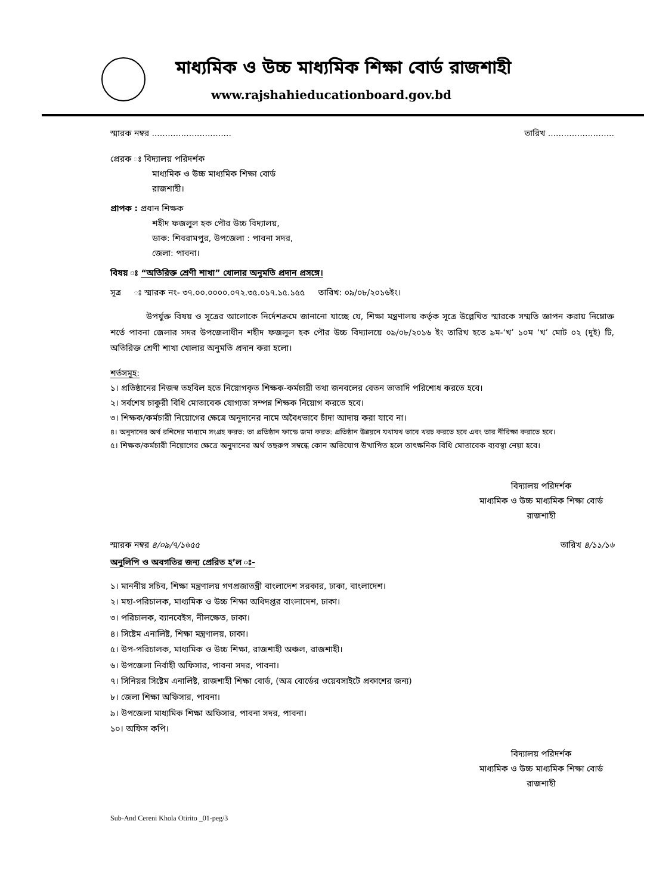মাধ্যমিক ও উচ্চ মাধ্যমিক শিক্ষা বোর্ড রাজশাহী
www.rajshahieducationboard.gov.bd
স্মারক নম্বর .............................. তারিখ .........................
প্রেরক ঃ বিদ্যালয় পরিদর্শক
মাধ্যমিক ও উচ্চ মাধ্যমিক শিক্ষা বোর্ড
রাজশাহী।
প্রাপক : প্রধান শিক্ষক
শহীদ ফজলুল হক পৌর উচ্চ বিদ্যালয়,
ডাক: শিবরামপুর, উপজেলা : পাবনা সদর,
জেলা: পাবনা।
বিষয় ঃ “অতিরিক্ত শ্রেণী শাখা” খোলার অনুমতি প্রদান প্রসঙ্গে।
সূত্র ঃ স্মারক নং- ৩৭.০০.০০০০.০৭২.৩৫.০১৭.১৫.১৫৫ তারিখ: ০৯/০৮/২০১৬ইং।
উপর্যুক্ত বিষয় ও সূত্রের আলোকে নির্দেশক্রমে জানানো যাচ্ছে যে, শিক্ষা মন্ত্রণালয় কর্তৃক সূত্রে উল্লেখিত স্মারকে সম্মতি জ্ঞাপন করায় নিম্নোক্ত শর্তে পাবনা জেলার সদর উপজেলাধীন শহীদ ফজলুল হক পৌর উচ্চ বিদ্যালয়ে ০৯/০৮/২০১৬ ইং তারিখ হতে ৯ম-‘খ’ ১০ম ‘খ’ মোট ০২ (দুই) টি, অতিরিক্ত শ্রেণী শাখা খোলার অনুমতি প্রদান করা হলো।
শর্তসমূহ:
১। প্রতিষ্ঠানের নিজস্ব তহবিল হতে নিয়োগকৃত শিক্ষক-কর্মচারী তথা জনবলের বেতন ভাতাদি পরিশোধ করতে হবে।
২। সর্বশেষ চাকুরী বিধি মোতাবেক যোগ্যতা সম্পন্ন শিক্ষক নিয়োগ করতে হবে।
৩। শিক্ষক/কর্মচারী নিয়োগের ক্ষেত্রে অনুদানের নামে অবৈধভাবে চাঁদা আদায় করা যাবে না।
৪। অনুদানের অর্থ রশিদের মাধ্যমে সংগ্রহ করত: তা প্রতিষ্ঠান ফান্ডে জমা করত: প্রতিষ্ঠান উন্নয়নে যথাযথ ভাবে খরচ করতে হবে এবং তার নীরিক্ষা করাতে হবে।
৫। শিক্ষক/কর্মচারী নিয়োগের ক্ষেত্রে অনুদানের অর্থ তছরুপ সম্বন্ধে কোন অভিযোগ উত্থাপিত হলে তাৎক্ষনিক বিধি মোতাবেক ব্যবস্থা নেয়া হবে।
বিদ্যালয় পরিদর্শক
মাধ্যমিক ও উচ্চ মাধ্যমিক শিক্ষা বোর্ড
রাজশাহী
স্মারক নম্বর ৪/০৯/৭/১৬৫৫ তারিখ ৪/১১/১৬
অনুলিপি ও অবগতির জন্য প্রেরিত হ’ল ঃ-
১। মাননীয় সচিব, শিক্ষা মন্ত্রণালয় গণপ্রজাতন্ত্রী বাংলাদেশ সরকার, ঢাকা, বাংলাদেশ।
২। মহা-পরিচালক, মাধ্যমিক ও উচ্চ শিক্ষা অধিদপ্তর বাংলাদেশ, ঢাকা।
৩। পরিচালক, ব্যানবেইস, নীলক্ষেত, ঢাকা।
৪। সিষ্টেম এনালিষ্ট, শিক্ষা মন্ত্রণালয়, ঢাকা।
৫। উপ-পরিচালক, মাধ্যমিক ও উচ্চ শিক্ষা, রাজশাহী অঞ্চল, রাজশাহী।
৬। উপজেলা নির্বাহী অফিসার, পাবনা সদর, পাবনা।
৭। সিনিয়র সিষ্টেম এনালিষ্ট, রাজশাহী শিক্ষা বোর্ড, (অত্র বোর্ডের ওয়েবসাইটে প্রকাশের জন্য)
৮। জেলা শিক্ষা অফিসার, পাবনা।
৯। উপজেলা মাধ্যমিক শিক্ষা অফিসার, পাবনা সদর, পাবনা।
১০। অফিস কপি।
বিদ্যালয় পরিদর্শক
মাধ্যমিক ও উচ্চ মাধ্যমিক শিক্ষা বোর্ড
রাজশাহী
Sub-And Cereni Khola Otirito _01-peg/3